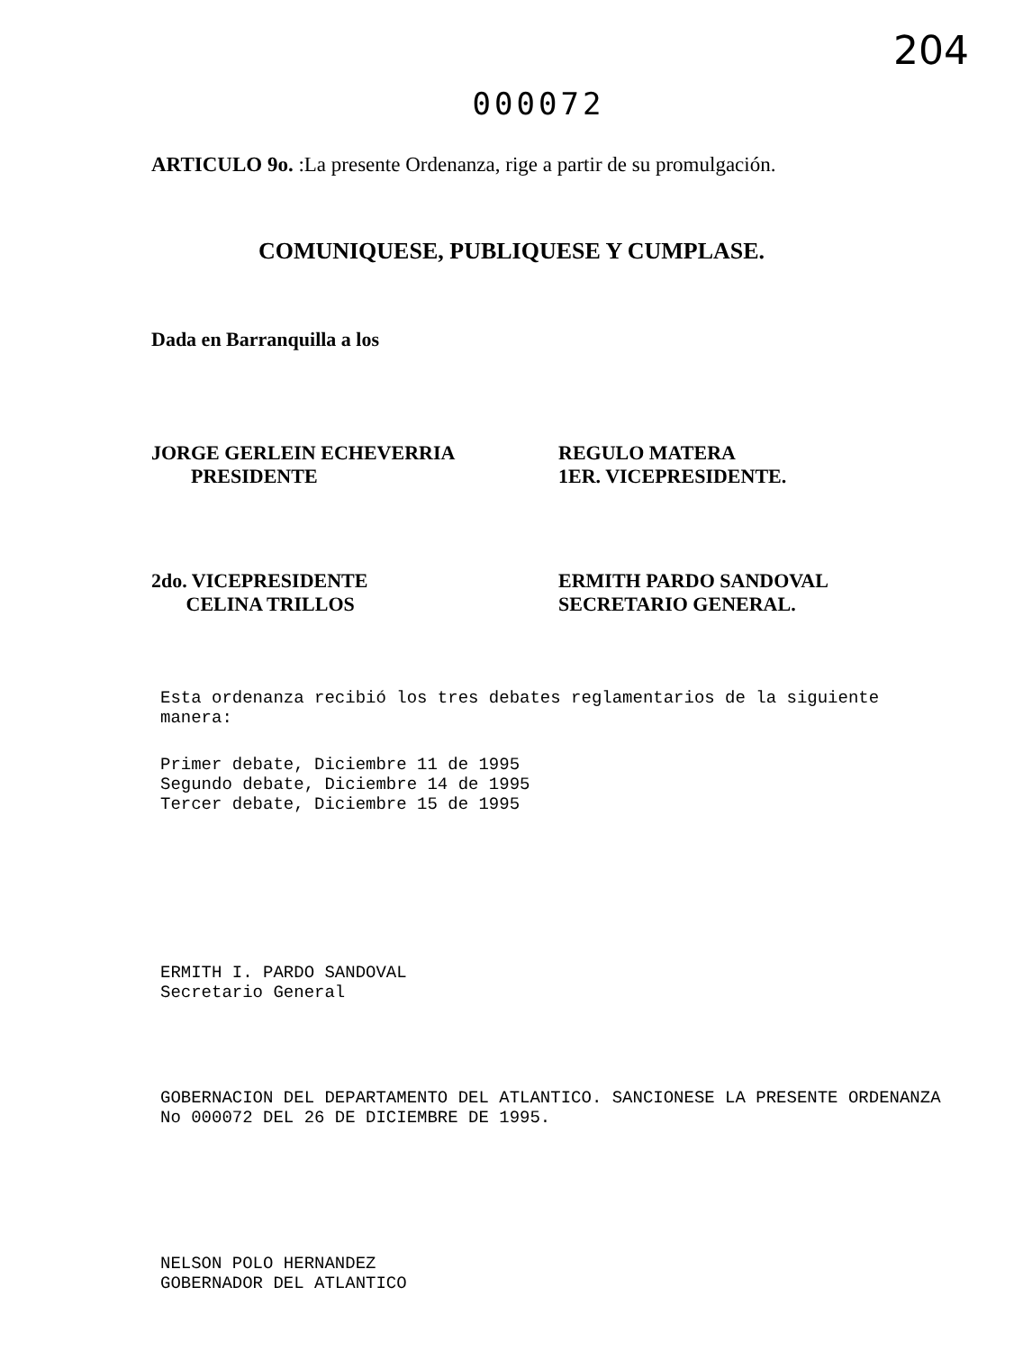204
000072
ARTICULO 9o. :La presente Ordenanza, rige a partir de su promulgación.
COMUNIQUESE, PUBLIQUESE Y CUMPLASE.
Dada en Barranquilla a los
JORGE GERLEIN ECHEVERRIA
PRESIDENTE
REGULO MATERA
1ER. VICEPRESIDENTE.
2do. VICEPRESIDENTE
CELINA TRILLOS
ERMITH PARDO SANDOVAL
SECRETARIO GENERAL.
Esta ordenanza recibió los tres debates reglamentarios de la siguiente manera:
Primer debate, Diciembre 11 de 1995
Segundo debate, Diciembre 14 de 1995
Tercer debate, Diciembre 15 de 1995
ERMITH I. PARDO SANDOVAL
Secretario General
GOBERNACION DEL DEPARTAMENTO DEL ATLANTICO. SANCIONESE LA PRESENTE ORDENANZA
No 000072 DEL 26 DE DICIEMBRE DE 1995.
NELSON POLO HERNANDEZ
GOBERNADOR DEL ATLANTICO